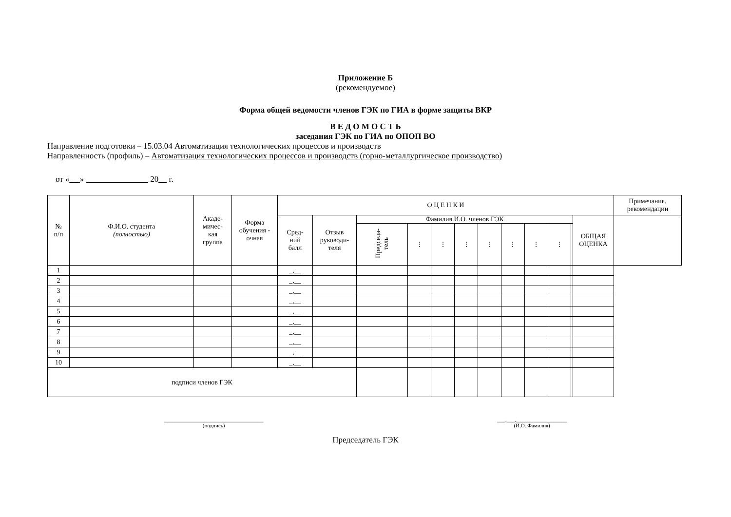Приложение Б
(рекомендуемое)
Форма общей ведомости членов ГЭК по ГИА в форме защиты ВКР
В Е Д О М О С Т Ь
заседания ГЭК по ГИА по ОПОП ВО
Направление подготовки – 15.03.04 Автоматизация технологических процессов и производств
Направленность (профиль) – Автоматизация технологических процессов и производств (горно-металлургическое производство)
от «_ _» 20__ г.
| № п/п | Ф.И.О. студента (полностью) | Акаде- мичес- кая группа | Форма обучения - очная | О Ц Е Н К И | | | | | | | | | | | | Примечания, рекомендации |
| --- | --- | --- | --- | --- | --- | --- | --- | --- | --- | --- | --- | --- | --- | --- | --- | --- |
| | | | | Сред- ний балл | Отзыв руководи- теля | Фамилия И.О. членов ГЭК | | | | | | | | | ОБЩАЯ ОЦЕНКА | |
| | | | | | | Председа- тель | ⋮ | ⋮ | ⋮ | ⋮ | ⋮ | ⋮ | ⋮ | | | |
| 1 | | | | _,__ | | | | | | | | | | | | |
| 2 | | | | _,__ | | | | | | | | | | | | |
| 3 | | | | _,__ | | | | | | | | | | | | |
| 4 | | | | _,__ | | | | | | | | | | | | |
| 5 | | | | _,__ | | | | | | | | | | | | |
| 6 | | | | _,__ | | | | | | | | | | | | |
| 7 | | | | _,__ | | | | | | | | | | | | |
| 8 | | | | _,__ | | | | | | | | | | | | |
| 9 | | | | _,__ | | | | | | | | | | | | |
| 10 | | | | _,__ | | | | | | | | | | | | |
| подписи членов ГЭК | | | | | | | | | | | | | | | | |
_____________________________________
(подпись)
___.___.___________________
(И.О. Фамилия)
Председатель ГЭК